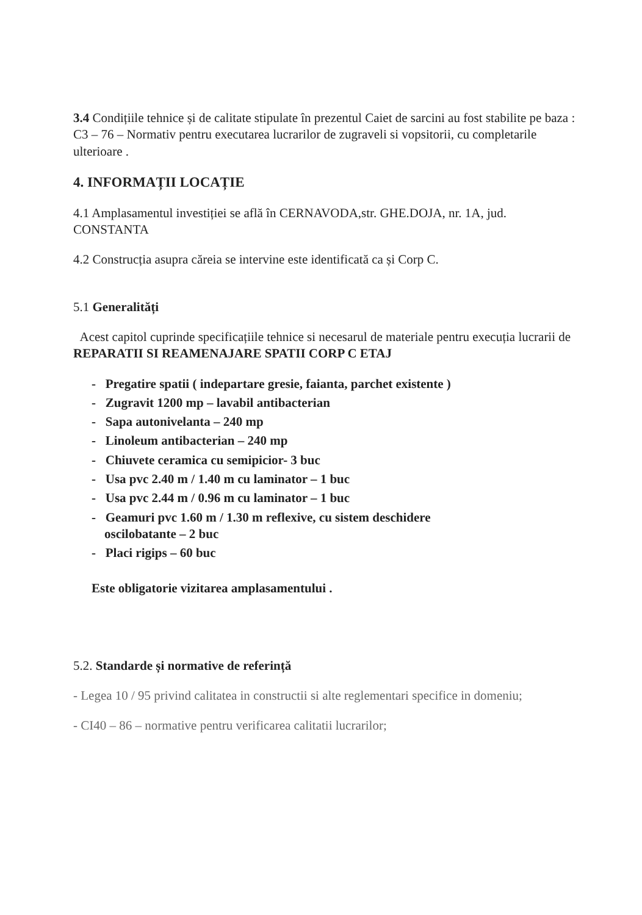3.4 Condițiile tehnice și de calitate stipulate în prezentul Caiet de sarcini au fost stabilite pe baza : C3 – 76 – Normativ pentru executarea lucrarilor de zugraveli si vopsitorii, cu completarile ulterioare .
4. INFORMAȚII LOCAȚIE
4.1 Amplasamentul investiției se află în CERNAVODA,str. GHE.DOJA, nr. 1A, jud. CONSTANTA
4.2 Construcția asupra căreia se intervine este identificată ca și Corp C.
5.1 Generalități
Acest capitol cuprinde specificațiile tehnice si necesarul de materiale pentru execuția lucrarii de REPARATII SI REAMENAJARE SPATII CORP C ETAJ
- Pregatire spatii ( indepartare gresie, faianta, parchet existente )
- Zugravit 1200 mp – lavabil antibacterian
- Sapa autonivelanta – 240 mp
- Linoleum antibacterian – 240 mp
- Chiuvete ceramica cu semipicior- 3 buc
- Usa pvc 2.40 m / 1.40 m cu laminator – 1 buc
- Usa pvc 2.44 m / 0.96 m cu laminator – 1 buc
- Geamuri pvc 1.60 m / 1.30 m reflexive, cu sistem deschidere
oscilobatante – 2 buc
- Placi rigips – 60 buc
Este obligatorie vizitarea amplasamentului .
5.2. Standarde și normative de referință
- Legea 10 / 95 privind calitatea in constructii si alte reglementari specifice in domeniu;
- CI40 – 86 – normative pentru verificarea calitatii lucrarilor;